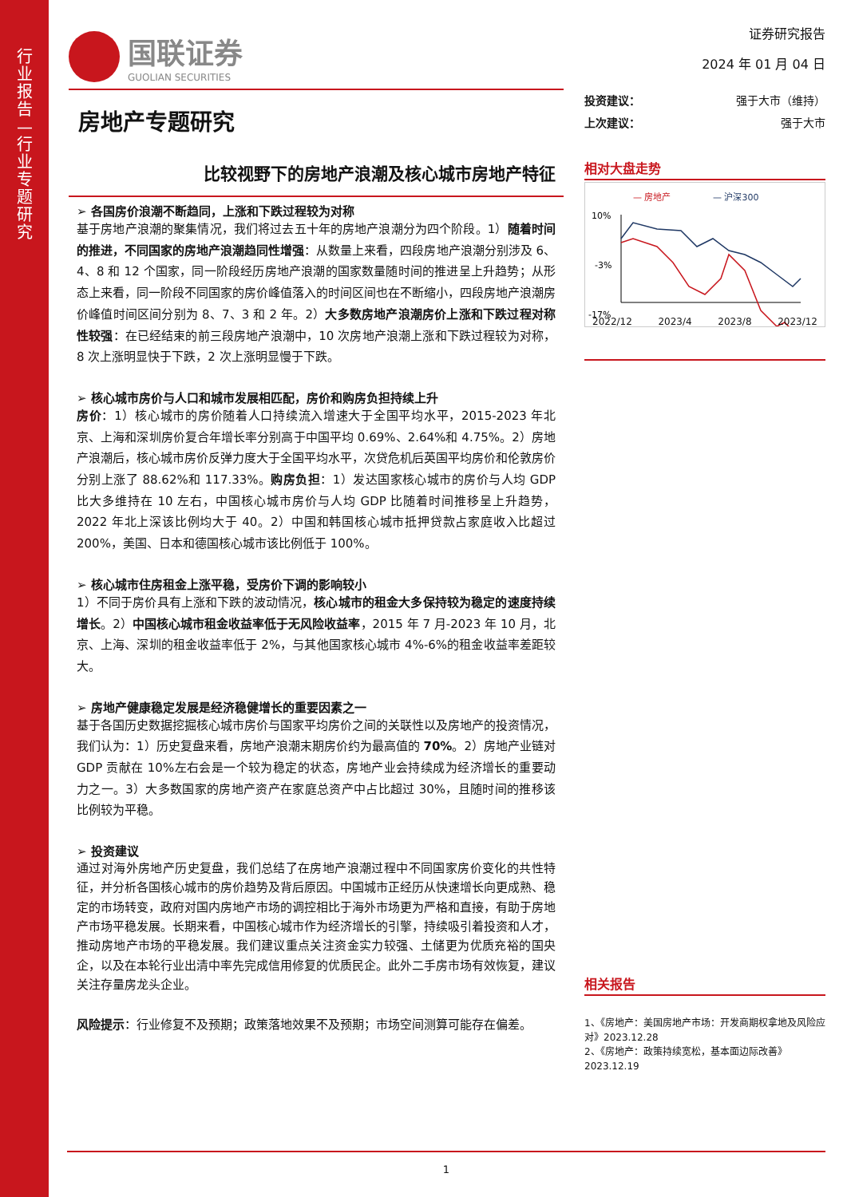行业报告—行业专题研究
国联证券
GUOLIAN SECURITIES
房地产专题研究
比较视野下的房地产浪潮及核心城市房地产特征
➢ 各国房价浪潮不断趋同，上涨和下跌过程较为对称
基于房地产浪潮的聚集情况，我们将过去五十年的房地产浪潮分为四个阶段。1）随着时间的推进，不同国家的房地产浪潮趋同性增强：从数量上来看，四段房地产浪潮分别涉及 6、4、8 和 12 个国家，同一阶段经历房地产浪潮的国家数量随时间的推进呈上升趋势；从形态上来看，同一阶段不同国家的房价峰值落入的时间区间也在不断缩小，四段房地产浪潮房价峰值时间区间分别为 8、7、3 和 2 年。2）大多数房地产浪潮房价上涨和下跌过程对称性较强：在已经结束的前三段房地产浪潮中，10 次房地产浪潮上涨和下跌过程较为对称，8 次上涨明显快于下跌，2 次上涨明显慢于下跌。
➢ 核心城市房价与人口和城市发展相匹配，房价和购房负担持续上升
房价：1）核心城市的房价随着人口持续流入增速大于全国平均水平，2015-2023 年北京、上海和深圳房价复合年增长率分别高于中国平均 0.69%、2.64%和 4.75%。2）房地产浪潮后，核心城市房价反弹力度大于全国平均水平，次贷危机后英国平均房价和伦敦房价分别上涨了 88.62%和 117.33%。购房负担：1）发达国家核心城市的房价与人均 GDP 比大多维持在 10 左右，中国核心城市房价与人均 GDP 比随着时间推移呈上升趋势，2022 年北上深该比例均大于 40。2）中国和韩国核心城市抵押贷款占家庭收入比超过 200%，美国、日本和德国核心城市该比例低于 100%。
➢ 核心城市住房租金上涨平稳，受房价下调的影响较小
1）不同于房价具有上涨和下跌的波动情况，核心城市的租金大多保持较为稳定的速度持续增长。2）中国核心城市租金收益率低于无风险收益率，2015 年 7 月-2023 年 10 月，北京、上海、深圳的租金收益率低于 2%，与其他国家核心城市 4%-6%的租金收益率差距较大。
➢ 房地产健康稳定发展是经济稳健增长的重要因素之一
基于各国历史数据挖掘核心城市房价与国家平均房价之间的关联性以及房地产的投资情况，我们认为：1）历史复盘来看，房地产浪潮末期房价约为最高值的 70%。2）房地产业链对 GDP 贡献在 10%左右会是一个较为稳定的状态，房地产业会持续成为经济增长的重要动力之一。3）大多数国家的房地产资产在家庭总资产中占比超过 30%，且随时间的推移该比例较为平稳。
➢ 投资建议
通过对海外房地产历史复盘，我们总结了在房地产浪潮过程中不同国家房价变化的共性特征，并分析各国核心城市的房价趋势及背后原因。中国城市正经历从快速增长向更成熟、稳定的市场转变，政府对国内房地产市场的调控相比于海外市场更为严格和直接，有助于房地产市场平稳发展。长期来看，中国核心城市作为经济增长的引擎，持续吸引着投资和人才，推动房地产市场的平稳发展。我们建议重点关注资金实力较强、土储更为优质充裕的国央企，以及在本轮行业出清中率先完成信用修复的优质民企。此外二手房市场有效恢复，建议关注存量房龙头企业。
风险提示：行业修复不及预期；政策落地效果不及预期；市场空间测算可能存在偏差。
证券研究报告
2024 年 01 月 04 日
投资建议： 强于大市（维持）
上次建议： 强于大市
相对大盘走势
— 房地产
— 沪深300
10%
-3%
-17%
2022/12 2023/4 2023/8 2023/12
相关报告
1、《房地产：美国房地产市场：开发商期权拿地及风险应对》2023.12.28
2、《房地产：政策持续宽松，基本面边际改善》2023.12.19
1